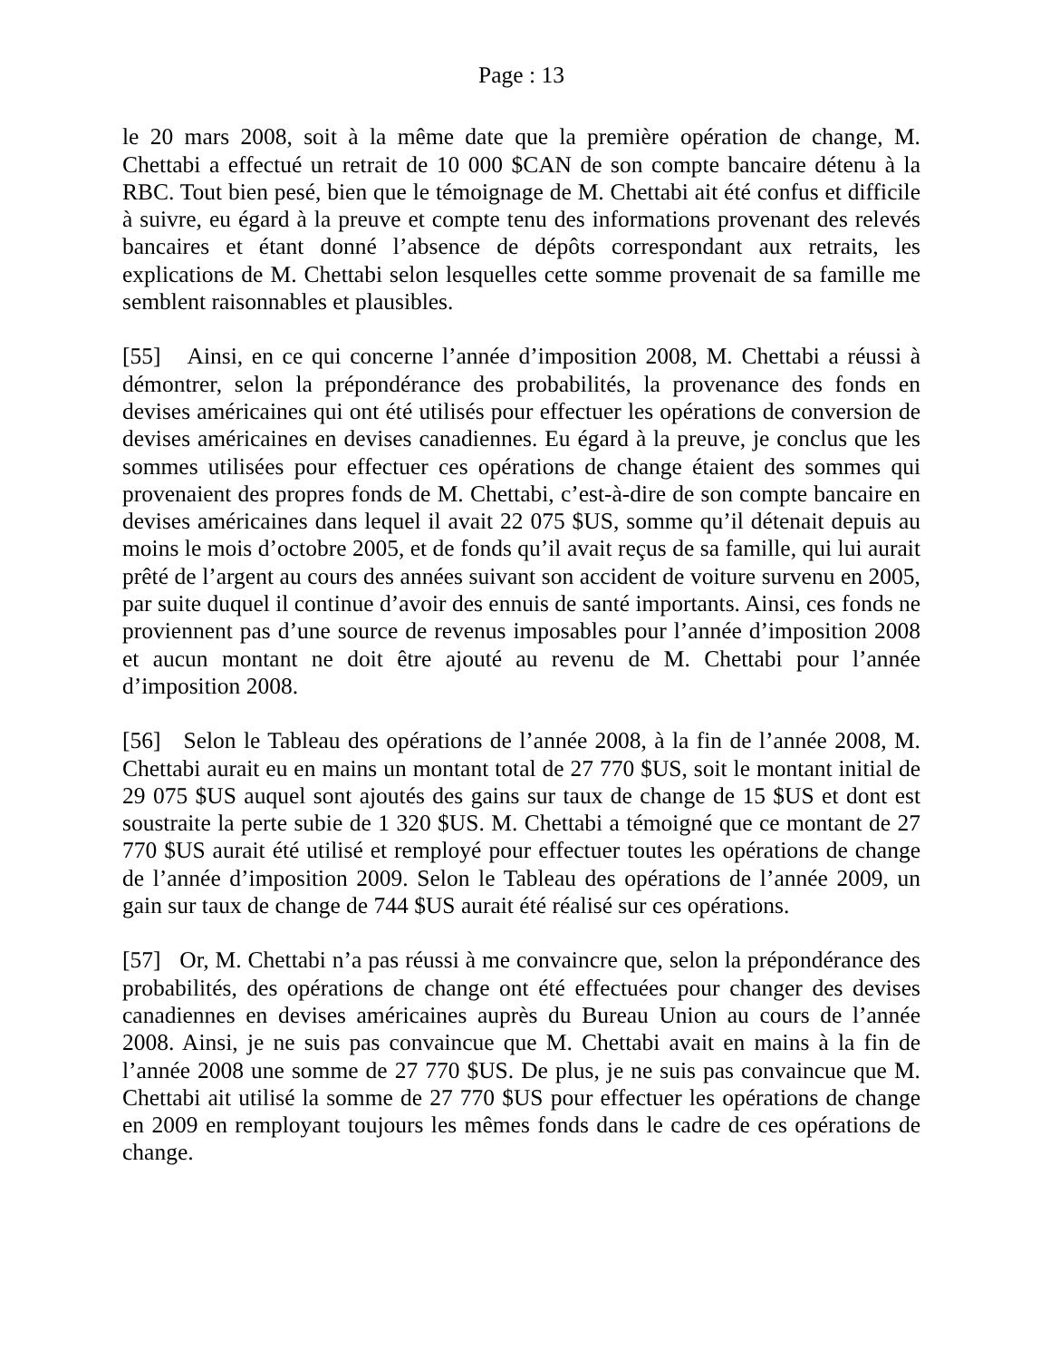Page : 13
le 20 mars 2008, soit à la même date que la première opération de change, M. Chettabi a effectué un retrait de 10 000 $CAN de son compte bancaire détenu à la RBC. Tout bien pesé, bien que le témoignage de M. Chettabi ait été confus et difficile à suivre, eu égard à la preuve et compte tenu des informations provenant des relevés bancaires et étant donné l’absence de dépôts correspondant aux retraits, les explications de M. Chettabi selon lesquelles cette somme provenait de sa famille me semblent raisonnables et plausibles.
[55] Ainsi, en ce qui concerne l’année d’imposition 2008, M. Chettabi a réussi à démontrer, selon la prépondérance des probabilités, la provenance des fonds en devises américaines qui ont été utilisés pour effectuer les opérations de conversion de devises américaines en devises canadiennes. Eu égard à la preuve, je conclus que les sommes utilisées pour effectuer ces opérations de change étaient des sommes qui provenaient des propres fonds de M. Chettabi, c’est-à-dire de son compte bancaire en devises américaines dans lequel il avait 22 075 $US, somme qu’il détenait depuis au moins le mois d’octobre 2005, et de fonds qu’il avait reçus de sa famille, qui lui aurait prêté de l’argent au cours des années suivant son accident de voiture survenu en 2005, par suite duquel il continue d’avoir des ennuis de santé importants. Ainsi, ces fonds ne proviennent pas d’une source de revenus imposables pour l’année d’imposition 2008 et aucun montant ne doit être ajouté au revenu de M. Chettabi pour l’année d’imposition 2008.
[56] Selon le Tableau des opérations de l’année 2008, à la fin de l’année 2008, M. Chettabi aurait eu en mains un montant total de 27 770 $US, soit le montant initial de 29 075 $US auquel sont ajoutés des gains sur taux de change de 15 $US et dont est soustraite la perte subie de 1 320 $US. M. Chettabi a témoigné que ce montant de 27 770 $US aurait été utilisé et remployé pour effectuer toutes les opérations de change de l’année d’imposition 2009. Selon le Tableau des opérations de l’année 2009, un gain sur taux de change de 744 $US aurait été réalisé sur ces opérations.
[57] Or, M. Chettabi n’a pas réussi à me convaincre que, selon la prépondérance des probabilités, des opérations de change ont été effectuées pour changer des devises canadiennes en devises américaines auprès du Bureau Union au cours de l’année 2008. Ainsi, je ne suis pas convaincue que M. Chettabi avait en mains à la fin de l’année 2008 une somme de 27 770 $US. De plus, je ne suis pas convaincue que M. Chettabi ait utilisé la somme de 27 770 $US pour effectuer les opérations de change en 2009 en remployant toujours les mêmes fonds dans le cadre de ces opérations de change.